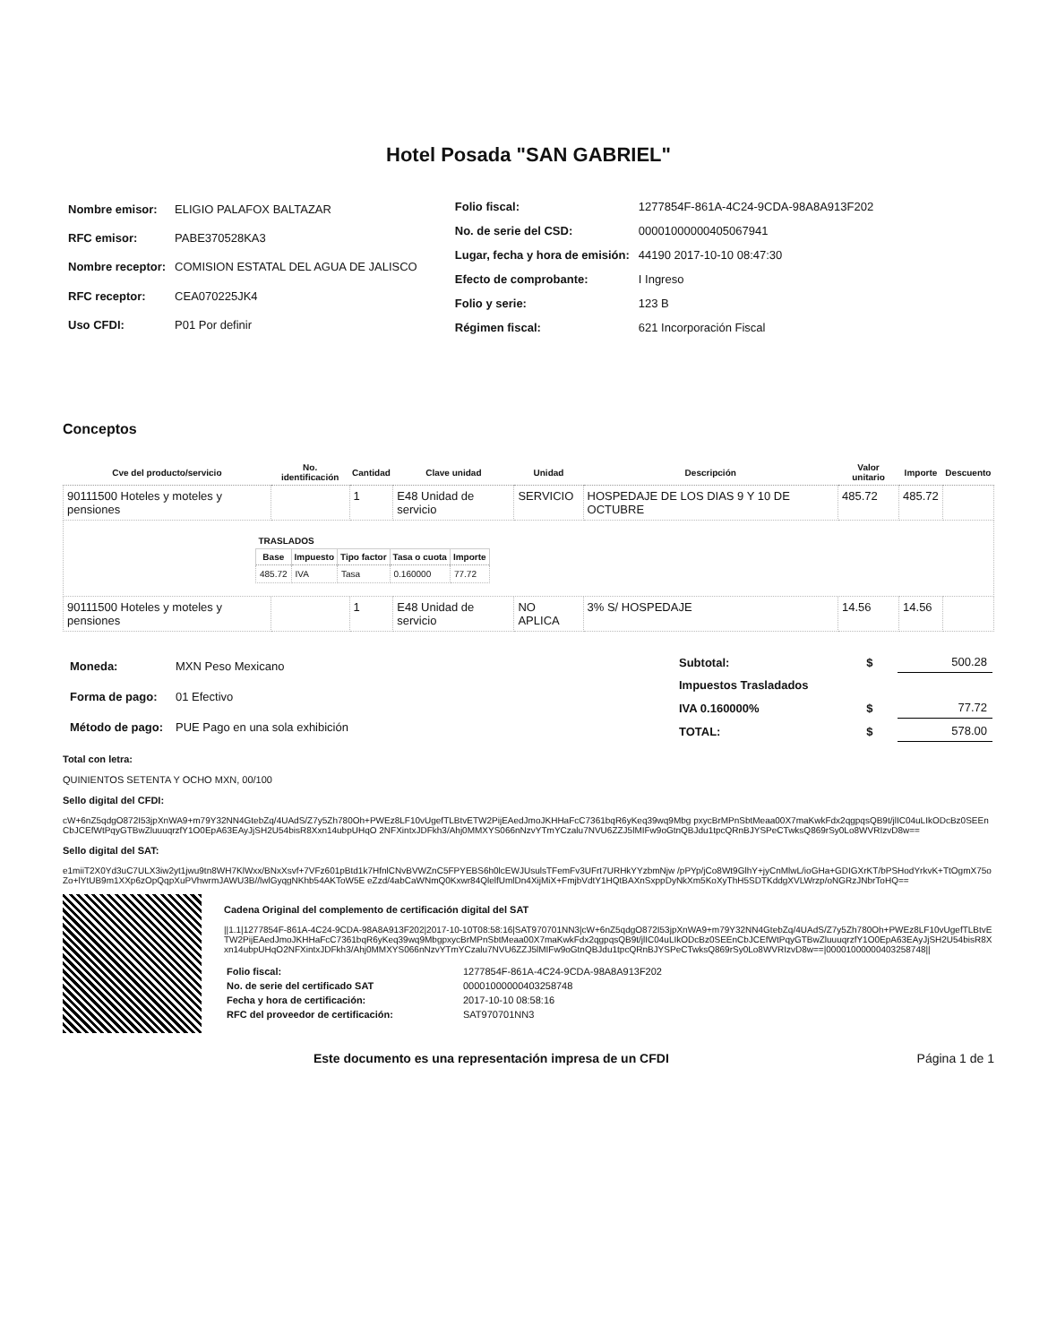Hotel Posada "SAN GABRIEL"
| Nombre emisor: | ELIGIO PALAFOX BALTAZAR |
| RFC emisor: | PABE370528KA3 |
| Nombre receptor: | COMISION ESTATAL DEL AGUA DE JALISCO |
| RFC receptor: | CEA070225JK4 |
| Uso CFDI: | P01 Por definir |
| Folio fiscal: | 1277854F-861A-4C24-9CDA-98A8A913F202 |
| No. de serie del CSD: | 00001000000405067941 |
| Lugar, fecha y hora de emisión: | 44190 2017-10-10 08:47:30 |
| Efecto de comprobante: | I Ingreso |
| Folio y serie: | 123 B |
| Régimen fiscal: | 621 Incorporación Fiscal |
Conceptos
| Cve del producto/servicio | No. identificación | Cantidad | Clave unidad | Unidad | Descripción | Valor unitario | Importe | Descuento |
| --- | --- | --- | --- | --- | --- | --- | --- | --- |
| 90111500 Hoteles y moteles y pensiones | | 1 | E48 Unidad de servicio | SERVICIO | HOSPEDAJE DE LOS DIAS 9 Y 10 DE OCTUBRE | 485.72 | 485.72 | |
| / TRASLADOS / / / / / / --- / --- / --- / --- / --- / / Base / Impuesto / Tipo factor / Tasa o cuota / Importe / / 485.72 / IVA / Tasa / 0.160000 / 77.72 / | | | | | | | | |
| 90111500 Hoteles y moteles y pensiones | | 1 | E48 Unidad de servicio | NO APLICA | 3% S/ HOSPEDAJE | 14.56 | 14.56 | |
| Moneda: | MXN Peso Mexicano |
| Forma de pago: | 01 Efectivo |
| Método de pago: | PUE Pago en una sola exhibición |
| Subtotal: | $ | 500.28 |
| Impuestos Trasladados | | |
| IVA 0.160000% | $ | 77.72 |
| TOTAL: | $ | 578.00 |
Total con letra:
QUINIENTOS SETENTA Y OCHO MXN, 00/100
Sello digital del CFDI:
cW+6nZ5qdgO872I53jpXnWA9+m79Y32NN4GtebZq/4UAdS/Z7y5Zh780Oh+PWEz8LF10vUgefTLBtvETW2PijEAedJmoJKHHaFcC7361bqR6yKeq39wq9Mbg pxycBrMPnSbtMeaa00X7maKwkFdx2qgpqsQB9t/jlIC04uLIkODcBz0SEEnCbJCEfWtPqyGTBwZluuuqrzfY1O0EpA63EAyJjSH2U54bisR8Xxn14ubpUHqO 2NFXintxJDFkh3/Ahj0MMXYS066nNzvYTmYCzalu7NVU6ZZJ5lMIFw9oGtnQBJdu1tpcQRnBJYSPeCTwksQ869rSy0Lo8WVRIzvD8w==
Sello digital del SAT:
e1miiT2X0Yd3uC7ULX3iw2yt1jwu9tn8WH7KlWxx/BNxXsvf+7VFz601pBtd1k7HfnlCNvBVWZnC5FPYEBS6h0lcEWJUsulsTFemFv3UFrt7URHkYYzbmNjw /pPYp/jCo8Wt9GlhY+jyCnMlwL/ioGHa+GDIGXrKT/bPSHodYrkvK+TtOgmX75oZo+lYtUB9m1XXp6zOpQqpXuPVhwrmJAWU3B//lwlGyqgNKhb54AKToW5E eZzd/4abCaWNmQ0Kxwr84QlelfUmlDn4XijMiX+FmjbVdtY1HQtBAXnSxppDyNkXm5KoXyThH5SDTKddgXVLWrzp/oNGRzJNbrToHQ==
Cadena Original del complemento de certificación digital del SAT
||1.1|1277854F-861A-4C24-9CDA-98A8A913F202|2017-10-10T08:58:16|SAT970701NN3|cW+6nZ5qdgO872I53jpXnWA9+m79Y32NN4GtebZq/4UAdS/Z7y5Zh780Oh+PWEz8LF10vUgefTLBtvETW2PijEAedJmoJKHHaFcC7361bqR6yKeq39wq9MbgpxycBrMPnSbtMeaa00X7maKwkFdx2qgpqsQB9t/jlIC04uLIkODcBz0SEEnCbJCEfWtPqyGTBwZluuuqrzfY1O0EpA63EAyJjSH2U54bisR8Xxn14ubpUHqO2NFXintxJDFkh3/Ahj0MMXYS066nNzvYTmYCzalu7NVU6ZZJ5lMIFw9oGtnQBJdu1tpcQRnBJYSPeCTwksQ869rSy0Lo8WVRIzvD8w==|00001000000403258748||
| Folio fiscal: | 1277854F-861A-4C24-9CDA-98A8A913F202 |
| No. de serie del certificado SAT | 00001000000403258748 |
| Fecha y hora de certificación: | 2017-10-10 08:58:16 |
| RFC del proveedor de certificación: | SAT970701NN3 |
Este documento es una representación impresa de un CFDI Página 1 de 1